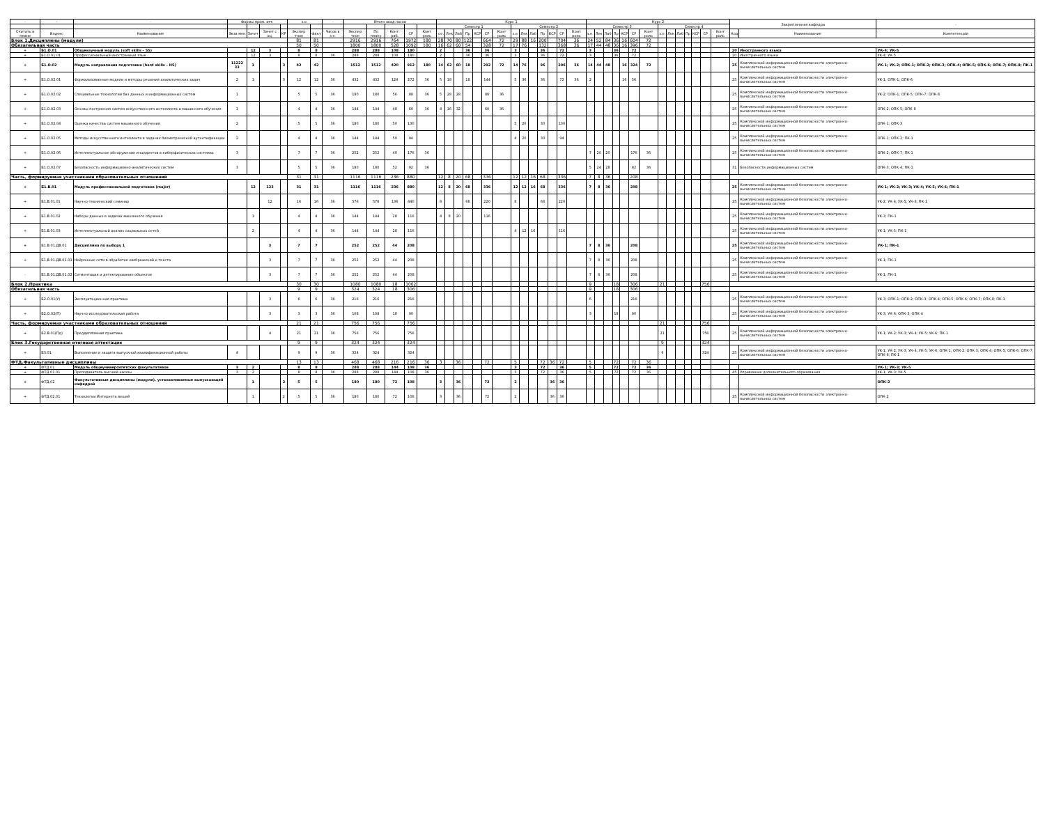| - | - | - | Формы пром. атт. | | | | з.е. | | - | Итого акад.часов | | | | | Курс 1 | | | | | | | | | | | | | | Курс 2 | | | | | | | | | | | | | | Закрепленная кафедра | | - |
| --- | --- | --- | --- | --- | --- | --- | --- | --- | --- | --- | --- | --- | --- | --- | --- | --- | --- | --- | --- | --- | --- | --- | --- | --- | --- | --- | --- | --- | --- | --- | --- | --- | --- | --- | --- | --- | --- | --- | --- | --- | --- | --- | --- | --- | --- |
| | | | | | | | | | | | | | | | Семестр 1 | | | | | | | Семестр 2 | | | | | | | Семестр 3 | | | | | | | Семестр 4 | | | | | | | | | |
| Считать в плане | Индекс | Наименование | Экза мен | Зачет | Зачет с оц. | КР | Экспер тное | Факт | Часов в з.е. | Экспер тное | По плану | Конт. раб. | СР | Конт роль | з.е. | Лек | Лаб | Пр | КСР | СР | Конт роль | з.е. | Лек | Лаб | Пр | КСР | СР | Конт роль | з.е. | Лек | Лаб | Пр | КСР | СР | Конт роль | з.е. | Лек | Лаб | Пр | КСР | СР | Конт роль | Код | Наименование | Компетенции |
| Блок 1.Дисциплины (модули) | | | | | | | 81 | 81 | | 2916 | 2916 | 764 | 1972 | 180 | 28 | 70 | 80 | 122 | | 664 | 72 | 29 | 88 | 16 | 200 | | 704 | 36 | 24 | 52 | 84 | 36 | 16 | 604 | 72 | | | | | | | | | | |
| Обязательная часть | | | | | | | 50 | 50 | | 1800 | 1800 | 528 | 1092 | 180 | 16 | 62 | 60 | 54 | | 328 | 72 | 17 | 76 | | 132 | | 368 | 36 | 17 | 44 | 48 | 36 | 16 | 396 | 72 | | | | | | | | | | |
| + | Б1.О.01 | Общенаучный модуль (soft skills – SS) | | 12 | 3 | | 8 | 8 | | 288 | 288 | 108 | 180 | | 2 | | | 36 | | 36 | | 3 | | | 36 | | 72 | | 3 | | | 36 | | 72 | | | | | | | | | 20 | Иностранного языка | УК-4; УК-5 |
| + | Б1.О.01.01 | Профессиональный иностранный язык | | 12 | 3 | | 8 | 8 | 36 | 288 | 288 | 108 | 180 | | 2 | | | 36 | | 36 | | 3 | | | 36 | | 72 | | 3 | | | 36 | | 72 | | | | | | | | | 20 | Иностранного языка | УК-4; УК-5 |
| + | Б1.О.02 | Модуль направления подготовки (hard skills – HS) | 11222 33 | 1 | | 3 | 42 | 42 | | 1512 | 1512 | 420 | 912 | 180 | 14 | 62 | 60 | 18 | | 292 | 72 | 14 | 76 | | 96 | | 296 | 36 | 14 | 44 | 48 | | 16 | 324 | 72 | | | | | | | | 25 | Комплексной информационной безопасности электронно-вычислительных систем | УК-1; УК-2; ОПК-1; ОПК-2; ОПК-3; ОПК-4; ОПК-5; ОПК-6; ОПК-7; ОПК-8; ПК-1 |
| + | Б1.О.02.01 | Формализованные модели и методы решения аналитических задач | 2 | 1 | | 3 | 12 | 12 | 36 | 432 | 432 | 124 | 272 | 36 | 5 | 18 | | 18 | | 144 | | 5 | 36 | | 36 | | 72 | 36 | 2 | | | | 16 | 56 | | | | | | | | | 25 | Комплексной информационной безопасности электронно-вычислительных систем | УК-1; ОПК-1; ОПК-6 |
| + | Б1.О.02.02 | Специальные технологии баз данных и информационных систем | 1 | | | | 5 | 5 | 36 | 180 | 180 | 56 | 88 | 36 | 5 | 28 | 28 | | | 88 | 36 | | | | | | | | | | | | | | | | | | | | | | 25 | Комплексной информационной безопасности электронно-вычислительных систем | УК-2; ОПК-1; ОПК-5; ОПК-7; ОПК-8 |
| + | Б1.О.02.03 | Основы построения систем искусственного интеллекта и машинного обучения | 1 | | | | 4 | 4 | 36 | 144 | 144 | 48 | 60 | 36 | 4 | 16 | 32 | | | 60 | 36 | | | | | | | | | | | | | | | | | | | | | | 25 | Комплексной информационной безопасности электронно-вычислительных систем | ОПК-2; ОПК-5; ОПК-8 |
| + | Б1.О.02.04 | Оценка качества систем машинного обучения | 2 | | | | 5 | 5 | 36 | 180 | 180 | 50 | 130 | | | | | | | | | 5 | 20 | | 30 | | 130 | | | | | | | | | | | | | | | | 25 | Комплексной информационной безопасности электронно-вычислительных систем | ОПК-1; ОПК-3 |
| + | Б1.О.02.05 | Методы искусственного интеллекта в задачах биометрической аутентификации | 2 | | | | 4 | 4 | 36 | 144 | 144 | 50 | 94 | | | | | | | | | 4 | 20 | | 30 | | 94 | | | | | | | | | | | | | | | | 25 | Комплексной информационной безопасности электронно-вычислительных систем | ОПК-1; ОПК-2; ПК-1 |
| + | Б1.О.02.06 | Интеллектуальное обнаружение инцидентов в киберфизических системах | 3 | | | | 7 | 7 | 36 | 252 | 252 | 40 | 176 | 36 | | | | | | | | | | | | | | | 7 | 20 | 20 | | | 176 | 36 | | | | | | | | 25 | Комплексной информационной безопасности электронно-вычислительных систем | ОПК-2; ОПК-7; ПК-1 |
| + | Б1.О.02.07 | Безопасность информационно-аналитических систем | 3 | | | | 5 | 5 | 36 | 180 | 180 | 52 | 92 | 36 | | | | | | | | | | | | | | | 5 | 24 | 28 | | | 92 | 36 | | | | | | | | 31 | Безопасности информационных систем | ОПК-3; ОПК-4; ПК-1 |
| Часть, формируемая участниками образовательных отношений | | | | | | | 31 | 31 | | 1116 | 1116 | 236 | 880 | | 12 | 8 | 20 | 68 | | 336 | | 12 | 12 | 16 | 68 | | 336 | | 7 | 8 | 36 | | | 208 | | | | | | | | | | | |
| + | Б1.В.01 | Модуль профессиональной подготовки (major) | | 12 | 123 | | 31 | 31 | | 1116 | 1116 | 236 | 880 | | 12 | 8 | 20 | 68 | | 336 | | 12 | 12 | 16 | 68 | | 336 | | 7 | 8 | 36 | | | 208 | | | | | | | | | 25 | Комплексной информационной безопасности электронно-вычислительных систем | УК-1; УК-2; УК-3; УК-4; УК-5; УК-6; ПК-1 |
| + | Б1.В.01.01 | Научно-технический семинар | | | 12 | | 16 | 16 | 36 | 576 | 576 | 136 | 440 | | 8 | | | 68 | | 220 | | 8 | | | 68 | | 220 | | | | | | | | | | | | | | | | 25 | Комплексной информационной безопасности электронно-вычислительных систем | УК-2; УК-4; УК-5; УК-6; ПК-1 |
| + | Б1.В.01.02 | Наборы данных в задачах машинного обучения | | 1 | | | 4 | 4 | 36 | 144 | 144 | 28 | 116 | | 4 | 8 | 20 | | | 116 | | | | | | | | | | | | | | | | | | | | | | | 25 | Комплексной информационной безопасности электронно-вычислительных систем | УК-3; ПК-1 |
| + | Б1.В.01.03 | Интеллектуальный анализ социальных сетей | | 2 | | | 4 | 4 | 36 | 144 | 144 | 28 | 116 | | | | | | | | | 4 | 12 | 16 | | | 116 | | | | | | | | | | | | | | | | 25 | Комплексной информационной безопасности электронно-вычислительных систем | УК-1; УК-5; ПК-1 |
| + | Б1.В.01.ДВ.01 | Дисциплина по выбору 1 | | | 3 | | 7 | 7 | | 252 | 252 | 44 | 208 | | | | | | | | | | | | | | | | 7 | 8 | 36 | | | 208 | | | | | | | | | 25 | Комплексной информационной безопасности электронно-вычислительных систем | УК-1; ПК-1 |
| + | Б1.В.01.ДВ.01.01 | Нейронные сети в обработке изображений и текста | | | 3 | | 7 | 7 | 36 | 252 | 252 | 44 | 208 | | | | | | | | | | | | | | | | 7 | 8 | 36 | | | 208 | | | | | | | | | 25 | Комплексной информационной безопасности электронно-вычислительных систем | УК-1; ПК-1 |
| - | Б1.В.01.ДВ.01.02 | Сегментация и детектирование объектов | | | 3 | | 7 | 7 | 36 | 252 | 252 | 44 | 208 | | | | | | | | | | | | | | | | 7 | 8 | 36 | | | 208 | | | | | | | | | 25 | Комплексной информационной безопасности электронно-вычислительных систем | УК-1; ПК-1 |
| Блок 2.Практика | | | | | | | 30 | 30 | | 1080 | 1080 | 18 | 1062 | | | | | | | | | | | | | | | | 9 | | | 18 | | 306 | | 21 | | | | | 756 | | | | |
| Обязательная часть | | | | | | | 9 | 9 | | 324 | 324 | 18 | 306 | | | | | | | | | | | | | | | | 9 | | | 18 | | 306 | | | | | | | | | | | |
| + | Б2.О.01(У) | Эксплуатационная практика | | | 3 | | 6 | 6 | 36 | 216 | 216 | | 216 | | | | | | | | | | | | | | | | 6 | | | | | 216 | | | | | | | | | 25 | Комплексной информационной безопасности электронно-вычислительных систем | УК-3; ОПК-1; ОПК-2; ОПК-3; ОПК-4; ОПК-5; ОПК-6; ОПК-7; ОПК-8; ПК-1 |
| + | Б2.О.02(П) | Научно-исследовательская работа | | | 3 | | 3 | 3 | 36 | 108 | 108 | 18 | 90 | | | | | | | | | | | | | | | | 3 | | | 18 | | 90 | | | | | | | | | 25 | Комплексной информационной безопасности электронно-вычислительных систем | УК-3; УК-6; ОПК-3; ОПК-4 |
| Часть, формируемая участниками образовательных отношений | | | | | | | 21 | 21 | | 756 | 756 | | 756 | | | | | | | | | | | | | | | | | | | | | | | 21 | | | | | 756 | | | | |
| + | Б2.В.01(Пд) | Преддипломная практика | | | 4 | | 21 | 21 | 36 | 756 | 756 | | 756 | | | | | | | | | | | | | | | | | | | | | | | 21 | | | | | 756 | | 25 | Комплексной информационной безопасности электронно-вычислительных систем | УК-1; УК-2; УК-3; УК-4; УК-5; УК-6; ПК-1 |
| Блок 3.Государственная итоговая аттестация | | | | | | | 9 | 9 | | 324 | 324 | | 324 | | | | | | | | | | | | | | | | | | | | | | | 9 | | | | | 324 | | | | |
| + | Б3.01 | Выполнение и защита выпускной квалификационной работы | 4 | | | | 9 | 9 | 36 | 324 | 324 | | 324 | | | | | | | | | | | | | | | | | | | | | | | 9 | | | | | 324 | | 25 | Комплексной информационной безопасности электронно-вычислительных систем | УК-1; УК-2; УК-3; УК-4; УК-5; УК-6; ОПК-1; ОПК-2; ОПК-3; ОПК-4; ОПК-5; ОПК-6; ОПК-7; ОПК-8; ПК-1 |
| ФТД.Факультативные дисциплины | | | | | | | 13 | 13 | | 468 | 468 | 216 | 216 | 36 | 3 | | 36 | | | 72 | | 5 | | | 72 | 36 | 72 | | 5 | | | 72 | | 72 | 36 | | | | | | | | | | |
| + | ФТД.01 | Модуль общеуниверситетских факультативов | 3 | 2 | | | 8 | 8 | | 288 | 288 | 144 | 108 | 36 | | | | | | | | 3 | | | 72 | | 36 | | 5 | | | 72 | | 72 | 36 | | | | | | | | | | УК-1; УК-3; УК-5 |
| + | ФТД.01.01 | Преподаватель высшей школы | 3 | 2 | | | 8 | 8 | 36 | 288 | 288 | 144 | 108 | 36 | | | | | | | | 3 | | | 72 | | 36 | | 5 | | | 72 | | 72 | 36 | | | | | | | | 45 | Управление дополнительного образования | УК-1; УК-3; УК-5 |
| + | ФТД.02 | Факультативные дисциплины (модули), устанавливаемые выпускающей кафедрой | | 1 | | 2 | 5 | 5 | | 180 | 180 | 72 | 108 | | 3 | | 36 | | | 72 | | 2 | | | | 36 | 36 | | | | | | | | | | | | | | | | | | ОПК-2 |
| + | ФТД.02.01 | Технологии Интернета вещей | | 1 | | 2 | 5 | 5 | 36 | 180 | 180 | 72 | 108 | | 3 | | 36 | | | 72 | | 2 | | | | 36 | 36 | | | | | | | | | | | | | | | | 25 | Комплексной информационной безопасности электронно-вычислительных систем | ОПК-2 |